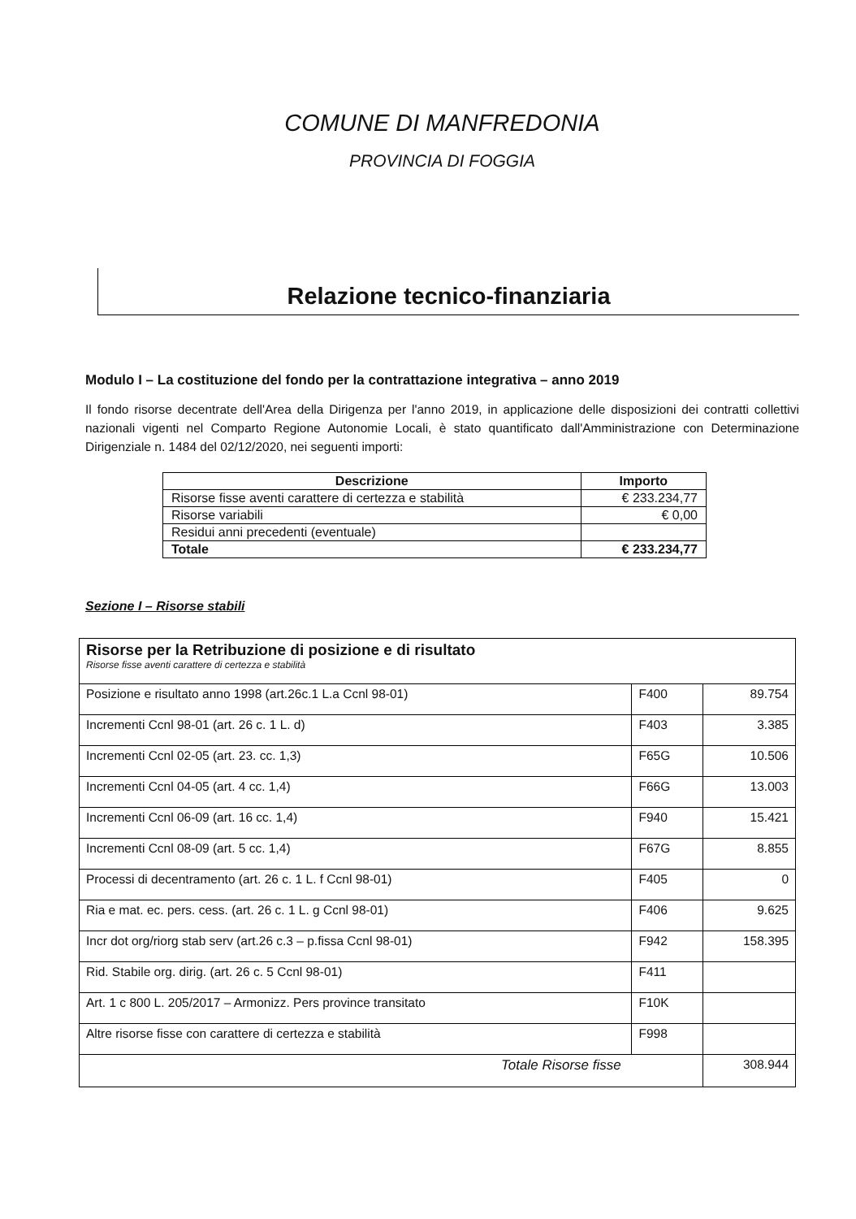COMUNE DI MANFREDONIA
PROVINCIA DI FOGGIA
Relazione tecnico-finanziaria
Modulo I – La costituzione del fondo per la contrattazione integrativa – anno 2019
Il fondo risorse decentrate dell'Area della Dirigenza per l'anno 2019, in applicazione delle disposizioni dei contratti collettivi nazionali vigenti nel Comparto Regione Autonomie Locali, è stato quantificato dall'Amministrazione con Determinazione Dirigenziale n. 1484 del 02/12/2020, nei seguenti importi:
| Descrizione | Importo |
| --- | --- |
| Risorse fisse aventi carattere di certezza e stabilità | € 233.234,77 |
| Risorse variabili | € 0,00 |
| Residui anni precedenti (eventuale) | |
| Totale | € 233.234,77 |
Sezione I – Risorse stabili
| Risorse per la Retribuzione di posizione e di risultato Risorse fisse aventi carattere di certezza e stabilità | | |
| Posizione e risultato anno 1998 (art.26c.1 L.a Ccnl 98-01) | F400 | 89.754 |
| Incrementi Ccnl 98-01 (art. 26 c. 1 L. d) | F403 | 3.385 |
| Incrementi Ccnl 02-05 (art. 23. cc. 1,3) | F65G | 10.506 |
| Incrementi Ccnl 04-05 (art. 4 cc. 1,4) | F66G | 13.003 |
| Incrementi Ccnl 06-09 (art. 16 cc. 1,4) | F940 | 15.421 |
| Incrementi Ccnl 08-09 (art. 5 cc. 1,4) | F67G | 8.855 |
| Processi di decentramento (art. 26 c. 1 L. f Ccnl 98-01) | F405 | 0 |
| Ria e mat. ec. pers. cess. (art. 26 c. 1 L. g Ccnl 98-01) | F406 | 9.625 |
| Incr dot org/riorg stab serv (art.26 c.3 – p.fissa Ccnl 98-01) | F942 | 158.395 |
| Rid. Stabile org. dirig. (art. 26 c. 5 Ccnl 98-01) | F411 | |
| Art. 1 c 800 L. 205/2017 – Armonizz. Pers province transitato | F10K | |
| Altre risorse fisse con carattere di certezza e stabilità | F998 | |
| Totale Risorse fisse | | 308.944 |